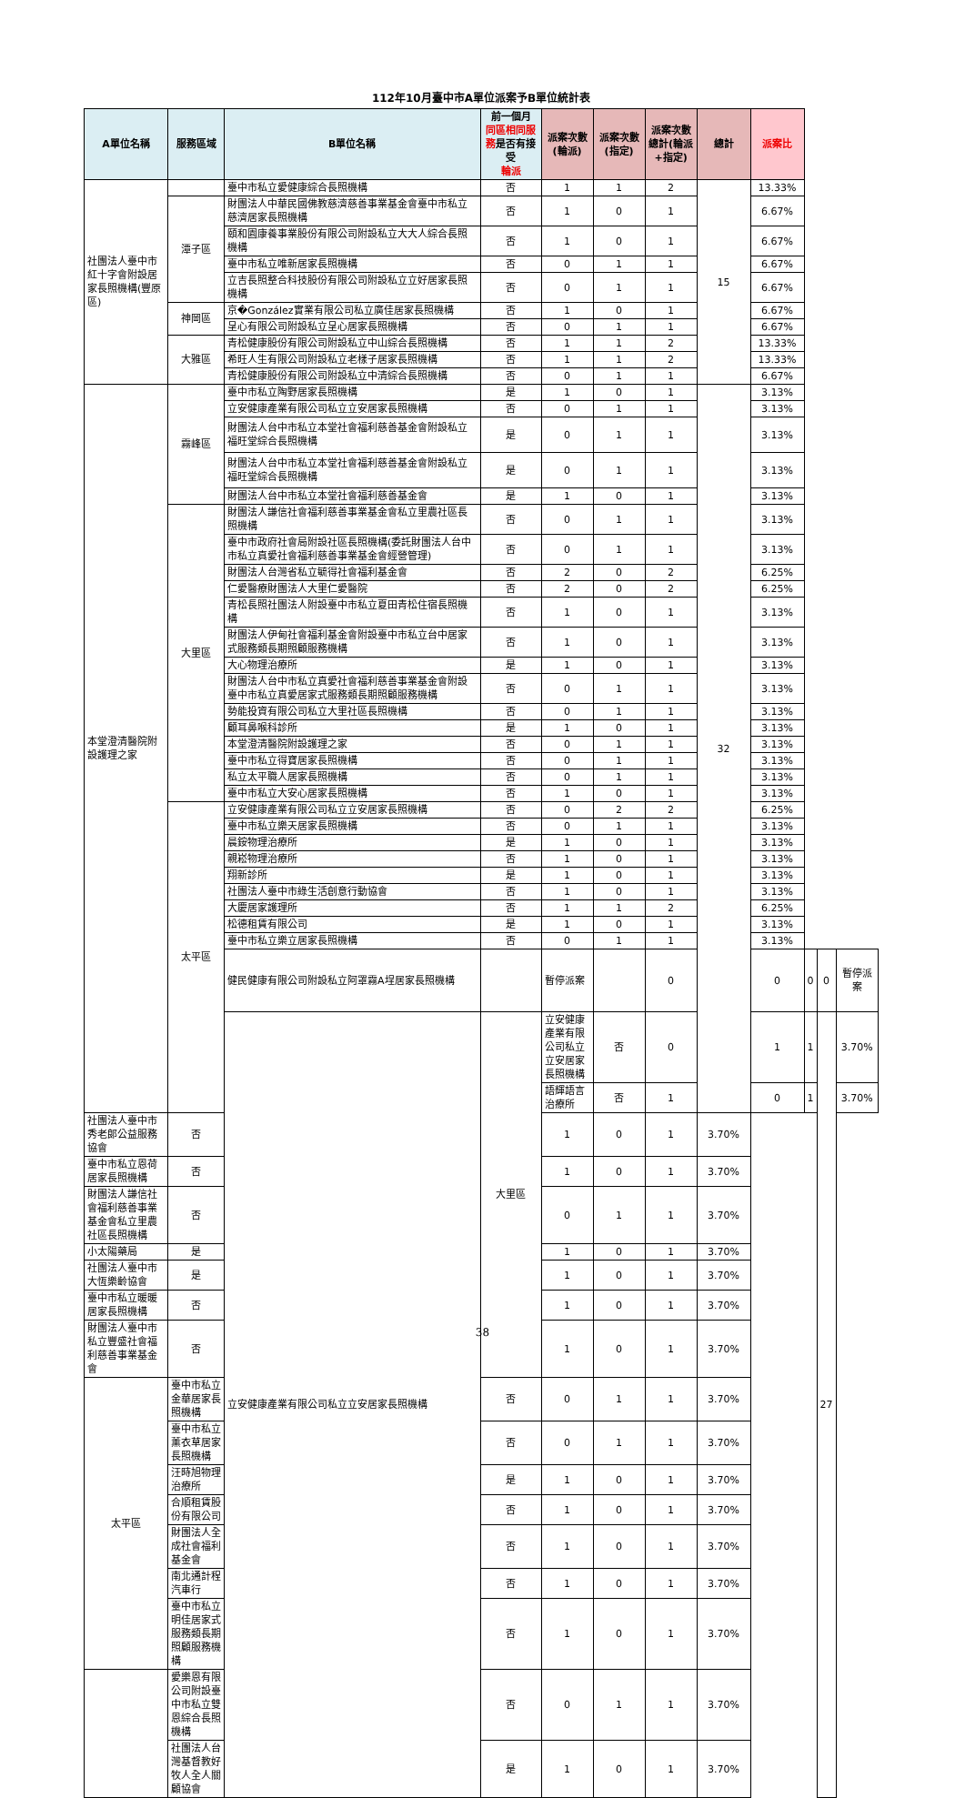112年10月臺中市A單位派案予B單位統計表
| A單位名稱 | 服務區域 | B單位名稱 | 前一個月 同區相同服務 是否有接受 輪派 | 派案次數(輪派) | 派案次數(指定) | 派案次數總計(輪派+指定) | 總計 | 派案比 | | | |
| --- | --- | --- | --- | --- | --- | --- | --- | --- | --- | --- | --- |
| 社團法人臺中市紅十字會附設居家長照機構(豐原區) | | 臺中市私立愛健康綜合長照機構 | 否 | 1 | 1 | 2 | 15 | 13.33% | | | |
| | 潭子區 | 財團法人中華民國佛教慈濟慈善事業基金會臺中市私立慈濟居家長照機構 | 否 | 1 | 0 | 1 | | 6.67% | | | |
| | | 頤和園康養事業股份有限公司附設私立大大人綜合長照機構 | 否 | 1 | 0 | 1 | | 6.67% | | | |
| | | 臺中市私立唯新居家長照機構 | 否 | 0 | 1 | 1 | | 6.67% | | | |
| | | 立吉長照整合科技股份有限公司附設私立立好居家長照機構 | 否 | 0 | 1 | 1 | | 6.67% | | | |
| | 神岡區 | 京�González實業有限公司私立廣佳居家長照機構 | 否 | 1 | 0 | 1 | | 6.67% | | | |
| | | 呈心有限公司附設私立呈心居家長照機構 | 否 | 0 | 1 | 1 | | 6.67% | | | |
| | 大雅區 | 青松健康股份有限公司附設私立中山綜合長照機構 | 否 | 1 | 1 | 2 | | 13.33% | | | |
| | | 希旺人生有限公司附設私立老樣子居家長照機構 | 否 | 1 | 1 | 2 | | 13.33% | | | |
| | | 青松健康股份有限公司附設私立中清綜合長照機構 | 否 | 0 | 1 | 1 | | 6.67% | | | |
| 本堂澄清醫院附設護理之家 | 霧峰區 | 臺中市私立陶野居家長照機構 | 是 | 1 | 0 | 1 | 32 | 3.13% | | | |
| | | 立安健康產業有限公司私立立安居家長照機構 | 否 | 0 | 1 | 1 | | 3.13% | | | |
| | | 財團法人台中市私立本堂社會福利慈善基金會附設私立福旺堂綜合長照機構 | 是 | 0 | 1 | 1 | | 3.13% | | | |
| | | 財團法人台中市私立本堂社會福利慈善基金會附設私立福旺堂綜合長照機構 | 是 | 0 | 1 | 1 | | 3.13% | | | |
| | | 財團法人台中市私立本堂社會福利慈善基金會 | 是 | 1 | 0 | 1 | | 3.13% | | | |
| | 大里區 | 財團法人謙信社會福利慈善事業基金會私立里農社區長照機構 | 否 | 0 | 1 | 1 | | 3.13% | | | |
| | | 臺中市政府社會局附設社區長照機構(委託財團法人台中市私立真愛社會福利慈善事業基金會經營管理) | 否 | 0 | 1 | 1 | | 3.13% | | | |
| | | 財團法人台灣省私立毓得社會福利基金會 | 否 | 2 | 0 | 2 | | 6.25% | | | |
| | | 仁愛醫療財團法人大里仁愛醫院 | 否 | 2 | 0 | 2 | | 6.25% | | | |
| | | 青松長照社團法人附設臺中市私立夏田青松住宿長照機構 | 否 | 1 | 0 | 1 | | 3.13% | | | |
| | | 財團法人伊甸社會福利基金會附設臺中市私立台中居家式服務類長期照顧服務機構 | 否 | 1 | 0 | 1 | | 3.13% | | | |
| | | 大心物理治療所 | 是 | 1 | 0 | 1 | | 3.13% | | | |
| | | 財團法人台中市私立真愛社會福利慈善事業基金會附設臺中市私立真愛居家式服務類長期照顧服務機構 | 否 | 0 | 1 | 1 | | 3.13% | | | |
| | | 勢能投資有限公司私立大里社區長照機構 | 否 | 0 | 1 | 1 | | 3.13% | | | |
| | | 顧耳鼻喉科診所 | 是 | 1 | 0 | 1 | | 3.13% | | | |
| | | 本堂澄清醫院附設護理之家 | 否 | 0 | 1 | 1 | | 3.13% | | | |
| | | 臺中市私立得寶居家長照機構 | 否 | 0 | 1 | 1 | | 3.13% | | | |
| | | 私立太平職人居家長照機構 | 否 | 0 | 1 | 1 | | 3.13% | | | |
| | | 臺中市私立大安心居家長照機構 | 否 | 1 | 0 | 1 | | 3.13% | | | |
| | 太平區 | 立安健康產業有限公司私立立安居家長照機構 | 否 | 0 | 2 | 2 | | 6.25% | | | |
| | | 臺中市私立樂天居家長照機構 | 否 | 0 | 1 | 1 | | 3.13% | | | |
| | | 晨銨物理治療所 | 是 | 1 | 0 | 1 | | 3.13% | | | |
| | | 親崧物理治療所 | 否 | 1 | 0 | 1 | | 3.13% | | | |
| | | 翔新診所 | 是 | 1 | 0 | 1 | | 3.13% | | | |
| | | 社團法人臺中市綠生活創意行動協會 | 否 | 1 | 0 | 1 | | 3.13% | | | |
| | | 大慶居家護理所 | 否 | 1 | 1 | 2 | | 6.25% | | | |
| | | 松德租賃有限公司 | 是 | 1 | 0 | 1 | | 3.13% | | | |
| | | 臺中市私立樂立居家長照機構 | 否 | 0 | 1 | 1 | | 3.13% | | | |
| | | 健民健康有限公司附設私立阿罩霧A埕居家長照機構 | | 暫停派案 | | 0 | | 0 | 0 | 0 | 暫停派案 |
| | | 立安健康產業有限公司私立立安居家長照機構 | 大里區 | 立安健康產業有限公司私立立安居家長照機構 | 否 | 0 | | 1 | 1 | 27 | 3.70% |
| | | | | 語輝語言治療所 | 否 | 1 | | 0 | 1 | | 3.70% |
| 社團法人臺中市秀老郎公益服務協會 | 否 | | | 1 | 0 | 1 | 3.70% | | | | |
| 臺中市私立恩荷居家長照機構 | 否 | | | 1 | 0 | 1 | 3.70% | | | | |
| 財團法人謙信社會福利慈善事業基金會私立里農社區長照機構 | 否 | | | 0 | 1 | 1 | 3.70% | | | | |
| 小太陽藥局 | 是 | | | 1 | 0 | 1 | 3.70% | | | | |
| 社團法人臺中市大恆樂齡協會 | 是 | | | 1 | 0 | 1 | 3.70% | | | | |
| 臺中市私立暖暖居家長照機構 | 否 | | | 1 | 0 | 1 | 3.70% | | | | |
| 財團法人臺中市私立豐盛社會福利慈善事業基金會 | 否 | | | 1 | 0 | 1 | 3.70% | | | | |
| 太平區 | 臺中市私立金華居家長照機構 | | 否 | 0 | 1 | 1 | 3.70% | | | | |
| | 臺中市私立薰衣草居家長照機構 | | 否 | 0 | 1 | 1 | 3.70% | | | | |
| | 汪時旭物理治療所 | | 是 | 1 | 0 | 1 | 3.70% | | | | |
| | 合順租賃股份有限公司 | | 否 | 1 | 0 | 1 | 3.70% | | | | |
| | 財團法人全成社會福利基金會 | | 否 | 1 | 0 | 1 | 3.70% | | | | |
| | 南北通計程汽車行 | | 否 | 1 | 0 | 1 | 3.70% | | | | |
| | 臺中市私立明佳居家式服務類長期照顧服務機構 | | 否 | 1 | 0 | 1 | 3.70% | | | | |
| | 愛樂恩有限公司附設臺中市私立雙恩綜合長照機構 | | 否 | 0 | 1 | 1 | 3.70% | | | | |
| | 社團法人台灣基督教好牧人全人關顧協會 | | 是 | 1 | 0 | 1 | 3.70% | | | | |
38